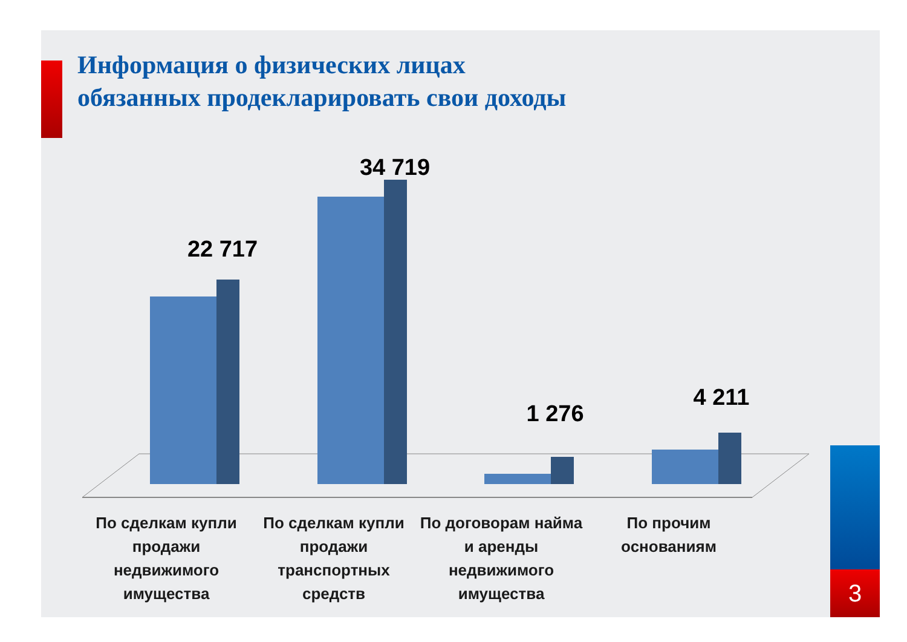Информация о физических лицах
обязанных продекларировать свои доходы
22 717
34 719
1 276
4 211
По сделкам купли продажи недвижимого имущества
По сделкам купли продажи транспортных средств
По договорам найма и аренды недвижимого имущества
По прочим основаниям
3